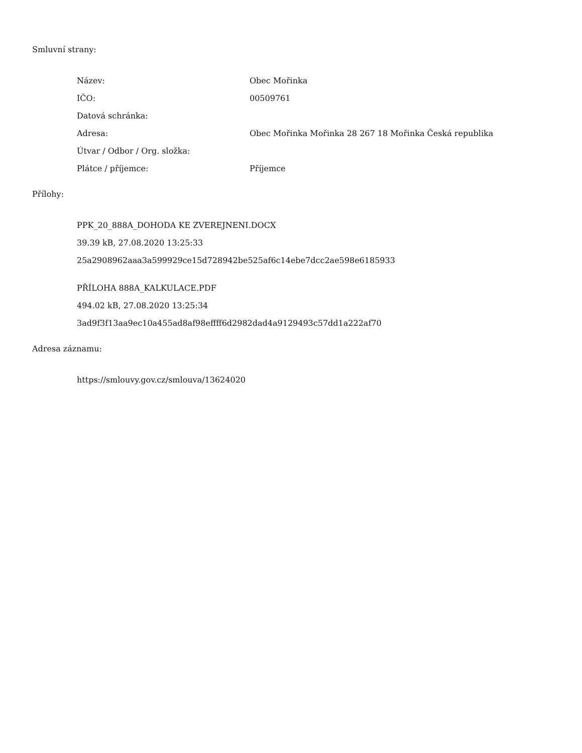Smluvní strany:
| Název: | Obec Mořinka |
| IČO: | 00509761 |
| Datová schránka: | |
| Adresa: | Obec Mořinka Mořinka 28 267 18 Mořinka Česká republika |
| Útvar / Odbor / Org. složka: | |
| Plátce / příjemce: | Příjemce |
Přílohy:
PPK_20_888A_DOHODA KE ZVEREJNENI.DOCX
39.39 kB, 27.08.2020 13:25:33
25a2908962aaa3a599929ce15d728942be525af6c14ebe7dcc2ae598e6185933
PŘÍLOHA 888A_KALKULACE.PDF
494.02 kB, 27.08.2020 13:25:34
3ad9f3f13aa9ec10a455ad8af98effff6d2982dad4a9129493c57dd1a222af70
Adresa záznamu:
https://smlouvy.gov.cz/smlouva/13624020